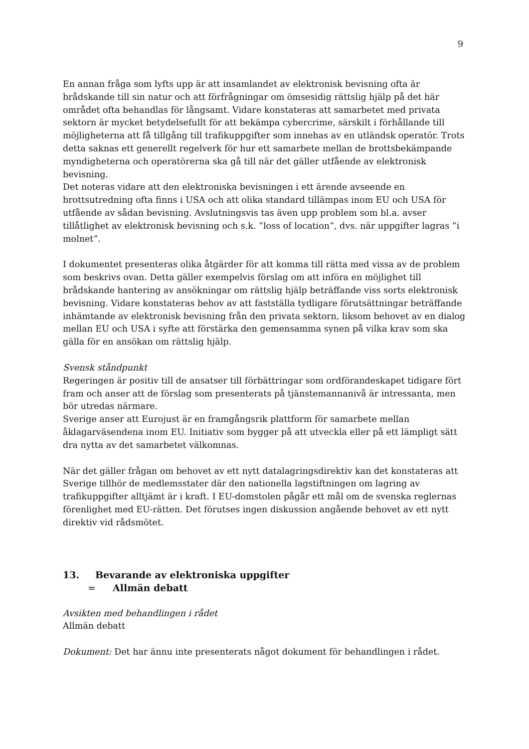9
En annan fråga som lyfts upp är att insamlandet av elektronisk bevisning ofta är brådskande till sin natur och att förfrågningar om ömsesidig rättslig hjälp på det här området ofta behandlas för långsamt. Vidare konstateras att samarbetet med privata sektorn är mycket betydelsefullt för att bekämpa cybercrime, särskilt i förhållande till möjligheterna att få tillgång till trafikuppgifter som innehas av en utländsk operatör. Trots detta saknas ett generellt regelverk för hur ett samarbete mellan de brottsbekämpande myndigheterna och operatörerna ska gå till när det gäller utfående av elektronisk bevisning.
Det noteras vidare att den elektroniska bevisningen i ett ärende avseende en brottsutredning ofta finns i USA och att olika standard tillämpas inom EU och USA för utfående av sådan bevisning. Avslutningsvis tas även upp problem som bl.a. avser tillåtlighet av elektronisk bevisning och s.k. ”loss of location”, dvs. när uppgifter lagras ”i molnet”.
I dokumentet presenteras olika åtgärder för att komma till rätta med vissa av de problem som beskrivs ovan. Detta gäller exempelvis förslag om att införa en möjlighet till brådskande hantering av ansökningar om rättslig hjälp beträffande viss sorts elektronisk bevisning. Vidare konstateras behov av att fastställa tydligare förutsättningar beträffande inhämtande av elektronisk bevisning från den privata sektorn, liksom behovet av en dialog mellan EU och USA i syfte att förstärka den gemensamma synen på vilka krav som ska gälla för en ansökan om rättslig hjälp.
Svensk ståndpunkt
Regeringen är positiv till de ansatser till förbättringar som ordförandeskapet tidigare fört fram och anser att de förslag som presenterats på tjänstemannanivå är intressanta, men bör utredas närmare.
Sverige anser att Eurojust är en framgångsrik plattform för samarbete mellan åklagarväsendena inom EU. Initiativ som bygger på att utveckla eller på ett lämpligt sätt dra nytta av det samarbetet välkomnas.
När det gäller frågan om behovet av ett nytt datalagringsdirektiv kan det konstateras att Sverige tillhör de medlemsstater där den nationella lagstiftningen om lagring av trafikuppgifter alltjämt är i kraft. I EU-domstolen pågår ett mål om de svenska reglernas förenlighet med EU-rätten. Det förutses ingen diskussion angående behovet av ett nytt direktiv vid rådsmötet.
13. Bevarande av elektroniska uppgifter
= Allmän debatt
Avsikten med behandlingen i rådet
Allmän debatt
Dokument: Det har ännu inte presenterats något dokument för behandlingen i rådet.